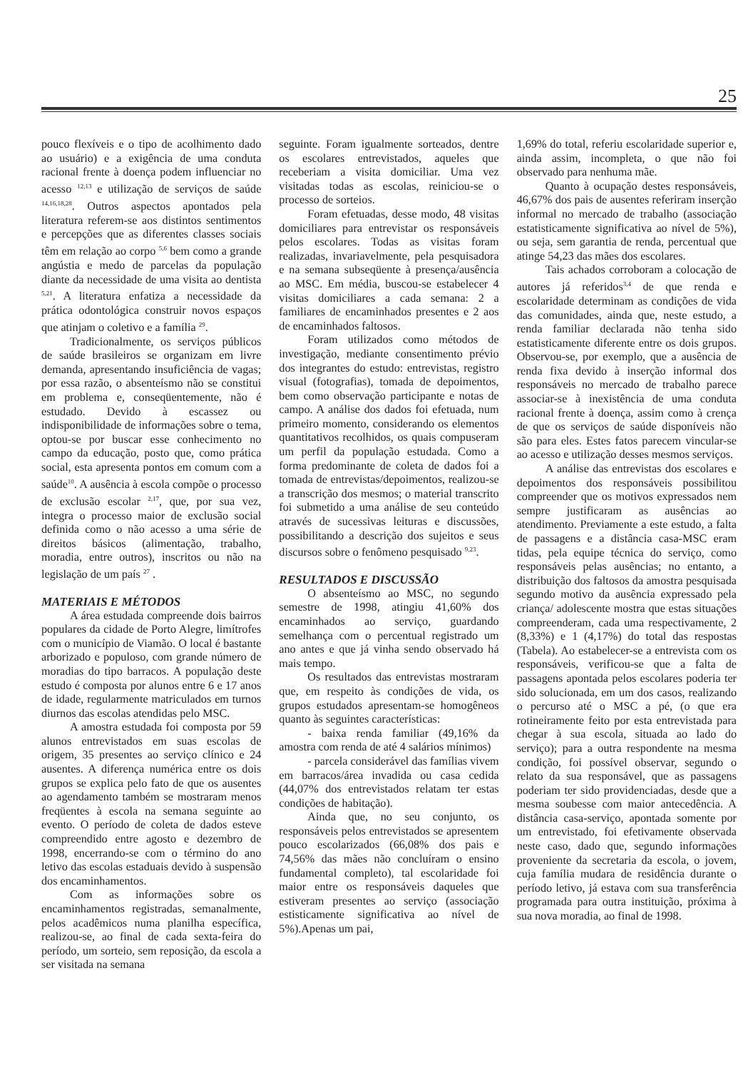25
pouco flexíveis e o tipo de acolhimento dado ao usuário) e a exigência de uma conduta racional frente à doença podem influenciar no acesso <sup>12,13</sup> e utilização de serviços de saúde <sup>14,16,18,28</sup>. Outros aspectos apontados pela literatura referem-se aos distintos sentimentos e percepções que as diferentes classes sociais têm em relação ao corpo <sup>5,6</sup> bem como a grande angústia e medo de parcelas da população diante da necessidade de uma visita ao dentista <sup>5,21</sup>. A literatura enfatiza a necessidade da prática odontológica construir novos espaços que atinjam o coletivo e a família <sup>29</sup>.
Tradicionalmente, os serviços públicos de saúde brasileiros se organizam em livre demanda, apresentando insuficiência de vagas; por essa razão, o absenteísmo não se constitui em problema e, conseqüentemente, não é estudado. Devido à escassez ou indisponibilidade de informações sobre o tema, optou-se por buscar esse conhecimento no campo da educação, posto que, como prática social, esta apresenta pontos em comum com a saúde<sup>10</sup>. A ausência à escola compõe o processo de exclusão escolar <sup>2,17</sup>, que, por sua vez, integra o processo maior de exclusão social definida como o não acesso a uma série de direitos básicos (alimentação, trabalho, moradia, entre outros), inscritos ou não na legislação de um país <sup>27</sup> .
MATERIAIS E MÉTODOS
A área estudada compreende dois bairros populares da cidade de Porto Alegre, limítrofes com o município de Viamão. O local é bastante arborizado e populoso, com grande número de moradias do tipo barracos. A população deste estudo é composta por alunos entre 6 e 17 anos de idade, regularmente matriculados em turnos diurnos das escolas atendidas pelo MSC.
A amostra estudada foi composta por 59 alunos entrevistados em suas escolas de origem, 35 presentes ao serviço clínico e 24 ausentes. A diferença numérica entre os dois grupos se explica pelo fato de que os ausentes ao agendamento também se mostraram menos freqüentes à escola na semana seguinte ao evento. O período de coleta de dados esteve compreendido entre agosto e dezembro de 1998, encerrando-se com o término do ano letivo das escolas estaduais devido à suspensão dos encaminhamentos.
Com as informações sobre os encaminhamentos registradas, semanalmente, pelos acadêmicos numa planilha específica, realizou-se, ao final de cada sexta-feira do período, um sorteio, sem reposição, da escola a ser visitada na semana
seguinte. Foram igualmente sorteados, dentre os escolares entrevistados, aqueles que receberiam a visita domiciliar. Uma vez visitadas todas as escolas, reiniciou-se o processo de sorteios.
Foram efetuadas, desse modo, 48 visitas domiciliares para entrevistar os responsáveis pelos escolares. Todas as visitas foram realizadas, invariavelmente, pela pesquisadora e na semana subseqüente à presença/ausência ao MSC. Em média, buscou-se estabelecer 4 visitas domiciliares a cada semana: 2 a familiares de encaminhados presentes e 2 aos de encaminhados faltosos.
Foram utilizados como métodos de investigação, mediante consentimento prévio dos integrantes do estudo: entrevistas, registro visual (fotografias), tomada de depoimentos, bem como observação participante e notas de campo. A análise dos dados foi efetuada, num primeiro momento, considerando os elementos quantitativos recolhidos, os quais compuseram um perfil da população estudada. Como a forma predominante de coleta de dados foi a tomada de entrevistas/depoimentos, realizou-se a transcrição dos mesmos; o material transcrito foi submetido a uma análise de seu conteúdo através de sucessivas leituras e discussões, possibilitando a descrição dos sujeitos e seus discursos sobre o fenômeno pesquisado <sup>9,23</sup>.
RESULTADOS E DISCUSSÃO
O absenteísmo ao MSC, no segundo semestre de 1998, atingiu 41,60% dos encaminhados ao serviço, guardando semelhança com o percentual registrado um ano antes e que já vinha sendo observado há mais tempo.
Os resultados das entrevistas mostraram que, em respeito às condições de vida, os grupos estudados apresentam-se homogêneos quanto às seguintes características:
- baixa renda familiar (49,16% da amostra com renda de até 4 salários mínimos)
- parcela considerável das famílias vivem em barracos/área invadida ou casa cedida (44,07% dos entrevistados relatam ter estas condições de habitação).
Ainda que, no seu conjunto, os responsáveis pelos entrevistados se apresentem pouco escolarizados (66,08% dos pais e 74,56% das mães não concluíram o ensino fundamental completo), tal escolaridade foi maior entre os responsáveis daqueles que estiveram presentes ao serviço (associação estisticamente significativa ao nível de 5%).Apenas um pai,
1,69% do total, referiu escolaridade superior e, ainda assim, incompleta, o que não foi observado para nenhuma mãe.
Quanto à ocupação destes responsáveis, 46,67% dos pais de ausentes referiram inserção informal no mercado de trabalho (associação estatisticamente significativa ao nível de 5%), ou seja, sem garantia de renda, percentual que atinge 54,23 das mães dos escolares.
Tais achados corroboram a colocação de autores já referidos<sup>3,4</sup> de que renda e escolaridade determinam as condições de vida das comunidades, ainda que, neste estudo, a renda familiar declarada não tenha sido estatisticamente diferente entre os dois grupos. Observou-se, por exemplo, que a ausência de renda fixa devido à inserção informal dos responsáveis no mercado de trabalho parece associar-se à inexistência de uma conduta racional frente à doença, assim como à crença de que os serviços de saúde disponíveis não são para eles. Estes fatos parecem vincular-se ao acesso e utilização desses mesmos serviços.
A análise das entrevistas dos escolares e depoimentos dos responsáveis possibilitou compreender que os motivos expressados nem sempre justificaram as ausências ao atendimento. Previamente a este estudo, a falta de passagens e a distância casa-MSC eram tidas, pela equipe técnica do serviço, como responsáveis pelas ausências; no entanto, a distribuição dos faltosos da amostra pesquisada segundo motivo da ausência expressado pela criança/ adolescente mostra que estas situações compreenderam, cada uma respectivamente, 2 (8,33%) e 1 (4,17%) do total das respostas (Tabela). Ao estabelecer-se a entrevista com os responsáveis, verificou-se que a falta de passagens apontada pelos escolares poderia ter sido solucionada, em um dos casos, realizando o percurso até o MSC a pé, (o que era rotineiramente feito por esta entrevistada para chegar à sua escola, situada ao lado do serviço); para a outra respondente na mesma condição, foi possível observar, segundo o relato da sua responsável, que as passagens poderiam ter sido providenciadas, desde que a mesma soubesse com maior antecedência. A distância casa-serviço, apontada somente por um entrevistado, foi efetivamente observada neste caso, dado que, segundo informações proveniente da secretaria da escola, o jovem, cuja família mudara de residência durante o período letivo, já estava com sua transferência programada para outra instituição, próxima à sua nova moradia, ao final de 1998.